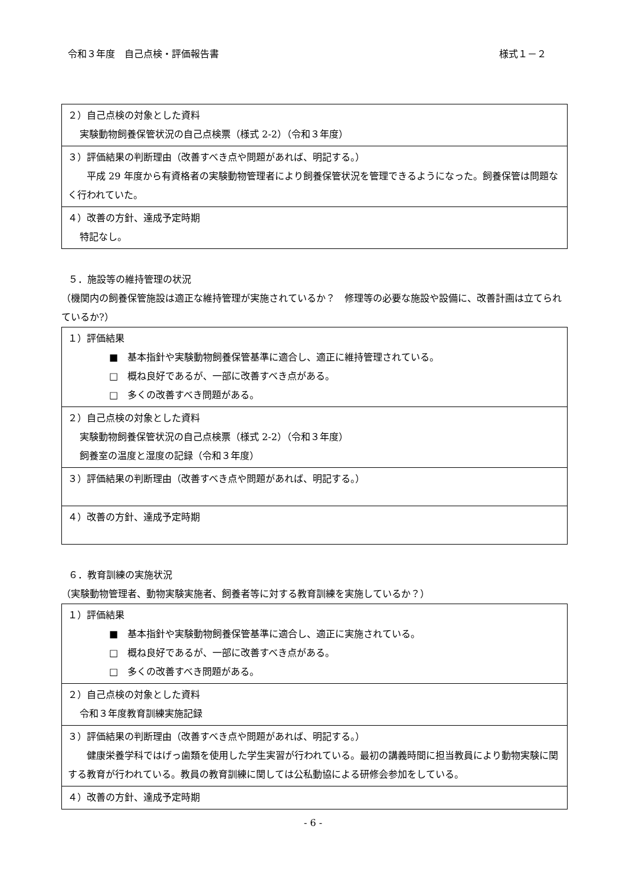令和３年度　自己点検・評価報告書 様式１－２
| ２）自己点検の対象とした資料 実験動物飼養保管状況の自己点検票（様式 2-2）（令和３年度） |
| ３）評価結果の判断理由（改善すべき点や問題があれば、明記する。） 平成 29 年度から有資格者の実験動物管理者により飼養保管状況を管理できるようになった。飼養保管は問題なく行われていた。 |
| ４）改善の方針、達成予定時期 特記なし。 |
５．施設等の維持管理の状況
（機関内の飼養保管施設は適正な維持管理が実施されているか？　修理等の必要な施設や設備に、改善計画は立てられているか?）
| １）評価結果 ■ 基本指針や実験動物飼養保管基準に適合し、適正に維持管理されている。 □ 概ね良好であるが、一部に改善すべき点がある。 □ 多くの改善すべき問題がある。 |
| ２）自己点検の対象とした資料 実験動物飼養保管状況の自己点検票（様式 2-2）（令和３年度） 飼養室の温度と湿度の記録（令和３年度） |
| ３）評価結果の判断理由（改善すべき点や問題があれば、明記する。） |
| ４）改善の方針、達成予定時期 |
６．教育訓練の実施状況
（実験動物管理者、動物実験実施者、飼養者等に対する教育訓練を実施しているか？）
| １）評価結果 ■ 基本指針や実験動物飼養保管基準に適合し、適正に実施されている。 □ 概ね良好であるが、一部に改善すべき点がある。 □ 多くの改善すべき問題がある。 |
| ２）自己点検の対象とした資料 令和３年度教育訓練実施記録 |
| ３）評価結果の判断理由（改善すべき点や問題があれば、明記する。） 健康栄養学科ではげっ歯類を使用した学生実習が行われている。最初の講義時間に担当教員により動物実験に関する教育が行われている。教員の教育訓練に関しては公私動協による研修会参加をしている。 |
| ４）改善の方針、達成予定時期 |
- 6 -